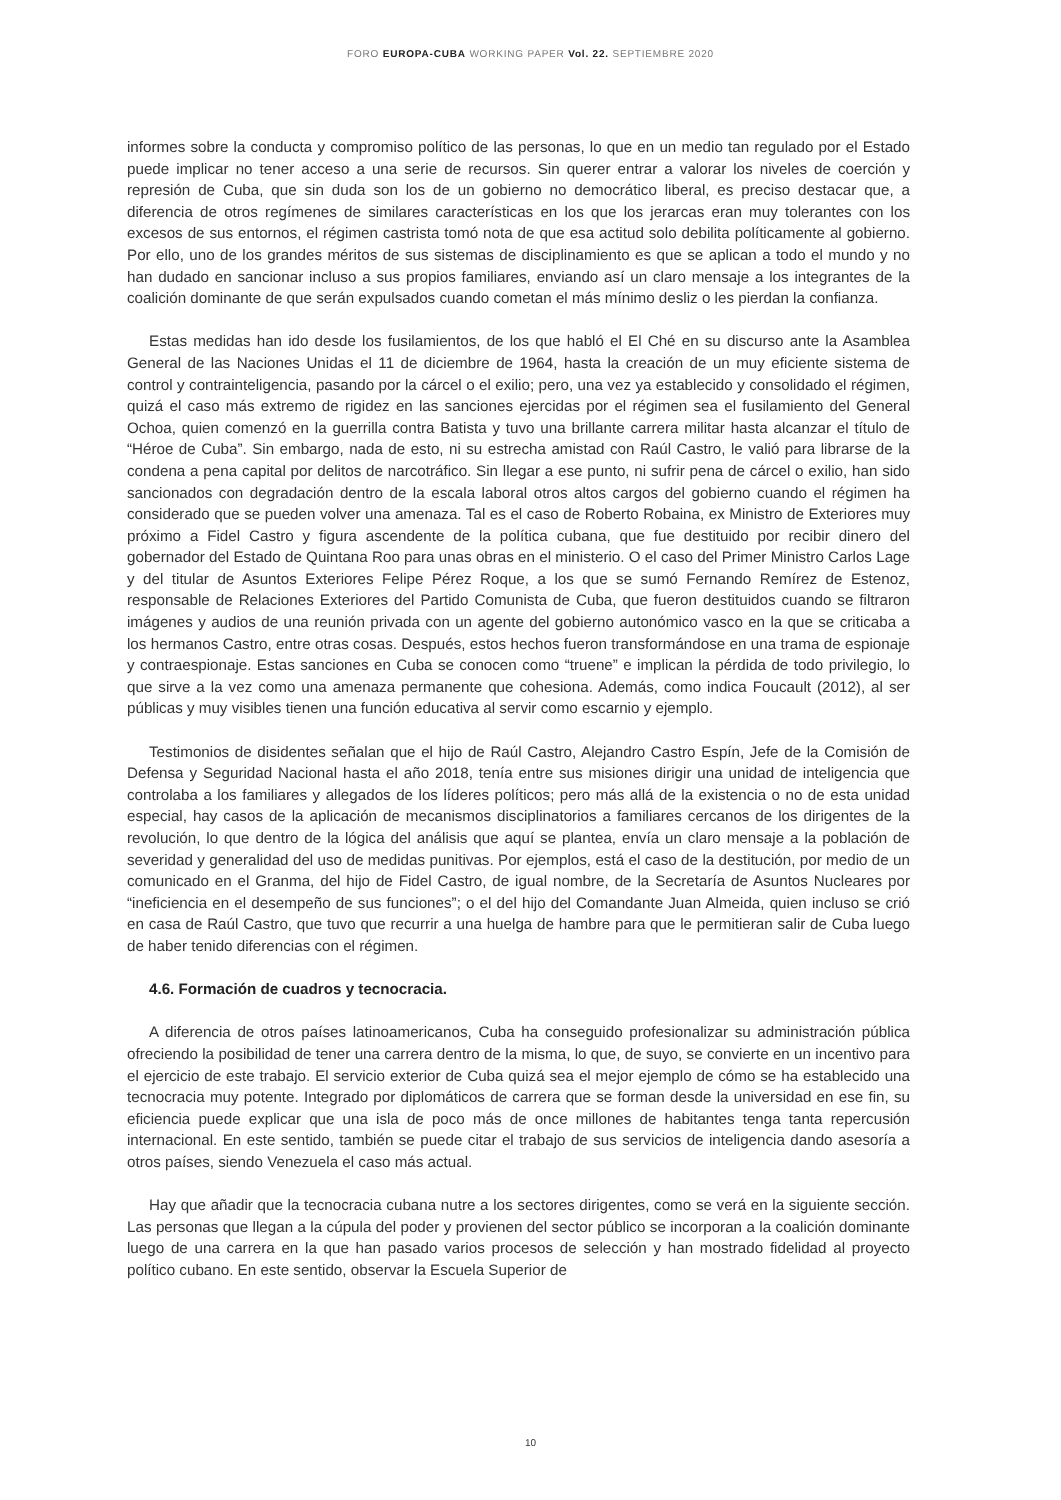FORO EUROPA-CUBA WORKING PAPER Vol. 22. SEPTIEMBRE 2020
informes sobre la conducta y compromiso político de las personas, lo que en un medio tan regulado por el Estado puede implicar no tener acceso a una serie de recursos. Sin querer entrar a valorar los niveles de coerción y represión de Cuba, que sin duda son los de un gobierno no democrático liberal, es preciso destacar que, a diferencia de otros regímenes de similares características en los que los jerarcas eran muy tolerantes con los excesos de sus entornos, el régimen castrista tomó nota de que esa actitud solo debilita políticamente al gobierno. Por ello, uno de los grandes méritos de sus sistemas de disciplinamiento es que se aplican a todo el mundo y no han dudado en sancionar incluso a sus propios familiares, enviando así un claro mensaje a los integrantes de la coalición dominante de que serán expulsados cuando cometan el más mínimo desliz o les pierdan la confianza.
Estas medidas han ido desde los fusilamientos, de los que habló el El Ché en su discurso ante la Asamblea General de las Naciones Unidas el 11 de diciembre de 1964, hasta la creación de un muy eficiente sistema de control y contrainteligencia, pasando por la cárcel o el exilio; pero, una vez ya establecido y consolidado el régimen, quizá el caso más extremo de rigidez en las sanciones ejercidas por el régimen sea el fusilamiento del General Ochoa, quien comenzó en la guerrilla contra Batista y tuvo una brillante carrera militar hasta alcanzar el título de “Héroe de Cuba”. Sin embargo, nada de esto, ni su estrecha amistad con Raúl Castro, le valió para librarse de la condena a pena capital por delitos de narcotráfico. Sin llegar a ese punto, ni sufrir pena de cárcel o exilio, han sido sancionados con degradación dentro de la escala laboral otros altos cargos del gobierno cuando el régimen ha considerado que se pueden volver una amenaza. Tal es el caso de Roberto Robaina, ex Ministro de Exteriores muy próximo a Fidel Castro y figura ascendente de la política cubana, que fue destituido por recibir dinero del gobernador del Estado de Quintana Roo para unas obras en el ministerio. O el caso del Primer Ministro Carlos Lage y del titular de Asuntos Exteriores Felipe Pérez Roque, a los que se sumó Fernando Remírez de Estenoz, responsable de Relaciones Exteriores del Partido Comunista de Cuba, que fueron destituidos cuando se filtraron imágenes y audios de una reunión privada con un agente del gobierno autonómico vasco en la que se criticaba a los hermanos Castro, entre otras cosas. Después, estos hechos fueron transformándose en una trama de espionaje y contraespionaje. Estas sanciones en Cuba se conocen como “truene” e implican la pérdida de todo privilegio, lo que sirve a la vez como una amenaza permanente que cohesiona. Además, como indica Foucault (2012), al ser públicas y muy visibles tienen una función educativa al servir como escarnio y ejemplo.
Testimonios de disidentes señalan que el hijo de Raúl Castro, Alejandro Castro Espín, Jefe de la Comisión de Defensa y Seguridad Nacional hasta el año 2018, tenía entre sus misiones dirigir una unidad de inteligencia que controlaba a los familiares y allegados de los líderes políticos; pero más allá de la existencia o no de esta unidad especial, hay casos de la aplicación de mecanismos disciplinatorios a familiares cercanos de los dirigentes de la revolución, lo que dentro de la lógica del análisis que aquí se plantea, envía un claro mensaje a la población de severidad y generalidad del uso de medidas punitivas. Por ejemplos, está el caso de la destitución, por medio de un comunicado en el Granma, del hijo de Fidel Castro, de igual nombre, de la Secretaría de Asuntos Nucleares por “ineficiencia en el desempeño de sus funciones”; o el del hijo del Comandante Juan Almeida, quien incluso se crió en casa de Raúl Castro, que tuvo que recurrir a una huelga de hambre para que le permitieran salir de Cuba luego de haber tenido diferencias con el régimen.
4.6. Formación de cuadros y tecnocracia.
A diferencia de otros países latinoamericanos, Cuba ha conseguido profesionalizar su administración pública ofreciendo la posibilidad de tener una carrera dentro de la misma, lo que, de suyo, se convierte en un incentivo para el ejercicio de este trabajo. El servicio exterior de Cuba quizá sea el mejor ejemplo de cómo se ha establecido una tecnocracia muy potente. Integrado por diplomáticos de carrera que se forman desde la universidad en ese fin, su eficiencia puede explicar que una isla de poco más de once millones de habitantes tenga tanta repercusión internacional. En este sentido, también se puede citar el trabajo de sus servicios de inteligencia dando asesoría a otros países, siendo Venezuela el caso más actual.
Hay que añadir que la tecnocracia cubana nutre a los sectores dirigentes, como se verá en la siguiente sección. Las personas que llegan a la cúpula del poder y provienen del sector público se incorporan a la coalición dominante luego de una carrera en la que han pasado varios procesos de selección y han mostrado fidelidad al proyecto político cubano. En este sentido, observar la Escuela Superior de
10